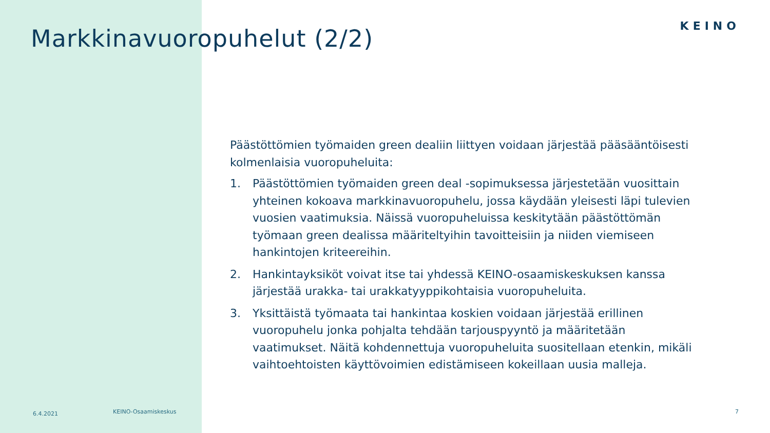KEINO
Markkinavuoropuhelut (2/2)
Päästöttömien työmaiden green dealiin liittyen voidaan järjestää pääsääntöisesti kolmenlaisia vuoropuheluita:
1. Päästöttömien työmaiden green deal -sopimuksessa järjestetään vuosittain yhteinen kokoava markkinavuoropuhelu, jossa käydään yleisesti läpi tulevien vuosien vaatimuksia. Näissä vuoropuheluissa keskitytään päästöttömän työmaan green dealissa määriteltyihin tavoitteisiin ja niiden viemiseen hankintojen kriteereihin.
2. Hankintayksiköt voivat itse tai yhdessä KEINO-osaamiskeskuksen kanssa järjestää urakka- tai urakkatyyppikohtaisia vuoropuheluita.
3. Yksittäistä työmaata tai hankintaa koskien voidaan järjestää erillinen vuoropuhelu jonka pohjalta tehdään tarjouspyyntö ja määritetään vaatimukset. Näitä kohdennettuja vuoropuheluita suositellaan etenkin, mikäli vaihtoehtoisten käyttövoimien edistämiseen kokeillaan uusia malleja.
6.4.2021 KEINO-Osaamiskeskus 7